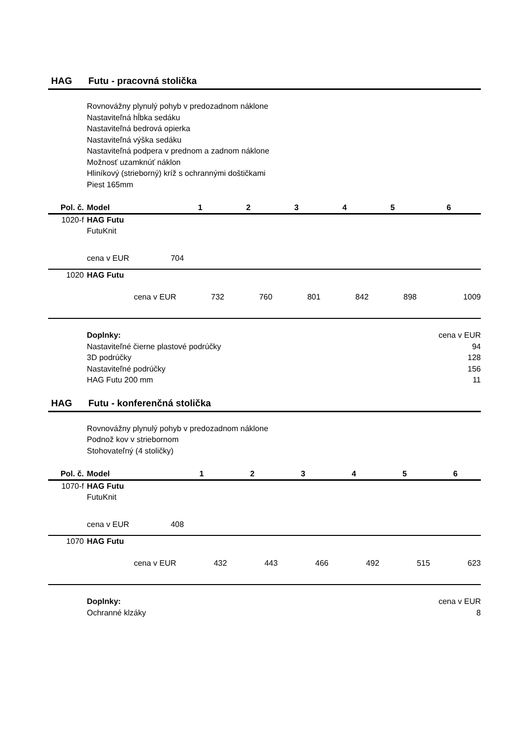HAG Futu - pracovná stolička
Rovnovážny plynulý pohyb v predozadnom náklone
Nastaviteľná hĺbka sedáku
Nastaviteľná bedrová opierka
Nastaviteľná výška sedáku
Nastaviteľná podpera v prednom a zadnom náklone
Možnosť uzamknúť náklon
Hliníkový (strieborný) kríž s ochrannými doštičkami
Piest 165mm
| Pol. č. | Model | | 1 | 2 | 3 | 4 | 5 | 6 |
| --- | --- | --- | --- | --- | --- | --- | --- | --- |
| 1020-f | HAG Futu | | | | | | | |
| | FutuKnit | | | | | | | |
| | cena v EUR | 704 | | | | | | |
| 1020 | HAG Futu | | | | | | | |
| | cena v EUR | | 732 | 760 | 801 | 842 | 898 | 1009 |
Doplnky: cena v EUR
Nastaviteľné čierne plastové podrúčky 94
3D podrúčky 128
Nastaviteľné podrúčky 156
HAG Futu 200 mm 11
HAG Futu - konferenčná stolička
Rovnovážny plynulý pohyb v predozadnom náklone
Podnož kov v striebornom
Stohovateľný (4 stoličky)
| Pol. č. | Model | | 1 | 2 | 3 | 4 | 5 | 6 |
| --- | --- | --- | --- | --- | --- | --- | --- | --- |
| 1070-f | HAG Futu | | | | | | | |
| | FutuKnit | | | | | | | |
| | cena v EUR | 408 | | | | | | |
| 1070 | HAG Futu | | | | | | | |
| | cena v EUR | | 432 | 443 | 466 | 492 | 515 | 623 |
Doplnky: cena v EUR
Ochranné klzáky 8